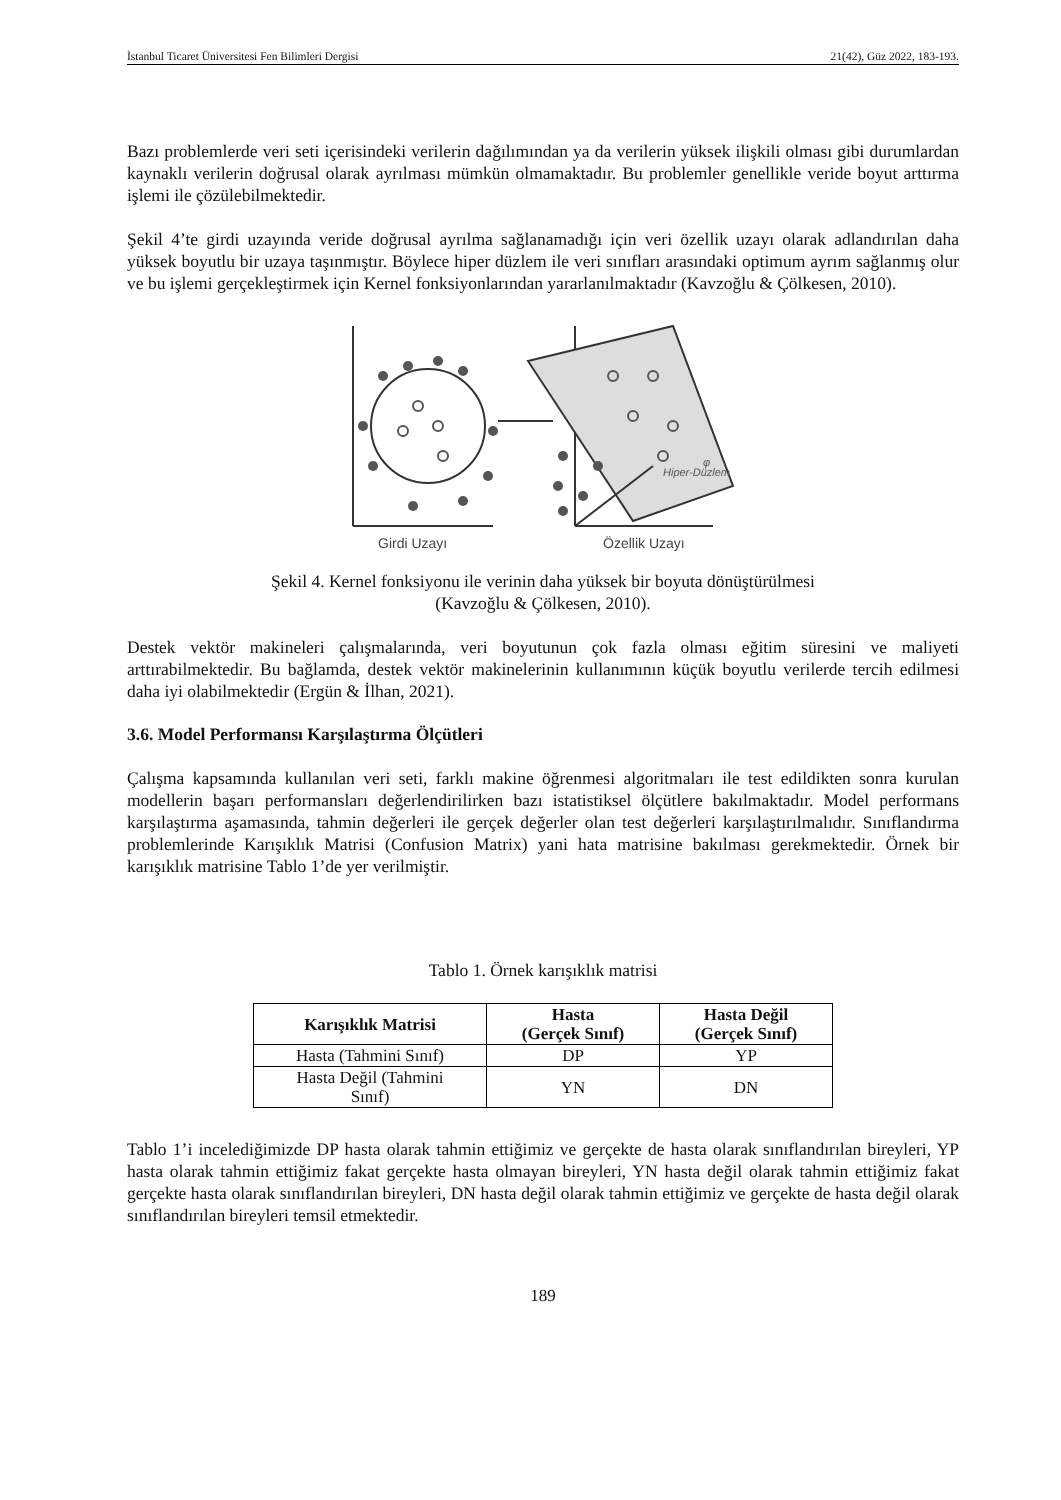İstanbul Ticaret Üniversitesi Fen Bilimleri Dergisi 21(42), Güz 2022, 183-193.
Bazı problemlerde veri seti içerisindeki verilerin dağılımından ya da verilerin yüksek ilişkili olması gibi durumlardan kaynaklı verilerin doğrusal olarak ayrılması mümkün olmamaktadır. Bu problemler genellikle veride boyut arttırma işlemi ile çözülebilmektedir.
Şekil 4’te girdi uzayında veride doğrusal ayrılma sağlanamadığı için veri özellik uzayı olarak adlandırılan daha yüksek boyutlu bir uzaya taşınmıştır. Böylece hiper düzlem ile veri sınıfları arasındaki optimum ayrım sağlanmış olur ve bu işlemi gerçekleştirmek için Kernel fonksiyonlarından yararlanılmaktadır (Kavzoğlu & Çölkesen, 2010).
φ
Hiper-Düzlem
Girdi Uzayı
Özellik Uzayı
Şekil 4. Kernel fonksiyonu ile verinin daha yüksek bir boyuta dönüştürülmesi
(Kavzoğlu & Çölkesen, 2010).
Destek vektör makineleri çalışmalarında, veri boyutunun çok fazla olması eğitim süresini ve maliyeti arttırabilmektedir. Bu bağlamda, destek vektör makinelerinin kullanımının küçük boyutlu verilerde tercih edilmesi daha iyi olabilmektedir (Ergün & İlhan, 2021).
3.6. Model Performansı Karşılaştırma Ölçütleri
Çalışma kapsamında kullanılan veri seti, farklı makine öğrenmesi algoritmaları ile test edildikten sonra kurulan modellerin başarı performansları değerlendirilirken bazı istatistiksel ölçütlere bakılmaktadır. Model performans karşılaştırma aşamasında, tahmin değerleri ile gerçek değerler olan test değerleri karşılaştırılmalıdır. Sınıflandırma problemlerinde Karışıklık Matrisi (Confusion Matrix) yani hata matrisine bakılması gerekmektedir. Örnek bir karışıklık matrisine Tablo 1’de yer verilmiştir.
Tablo 1. Örnek karışıklık matrisi
| Karışıklık Matrisi | Hasta (Gerçek Sınıf) | Hasta Değil (Gerçek Sınıf) |
| --- | --- | --- |
| Hasta (Tahmini Sınıf) | DP | YP |
| Hasta Değil (Tahmini Sınıf) | YN | DN |
Tablo 1’i incelediğimizde DP hasta olarak tahmin ettiğimiz ve gerçekte de hasta olarak sınıflandırılan bireyleri, YP hasta olarak tahmin ettiğimiz fakat gerçekte hasta olmayan bireyleri, YN hasta değil olarak tahmin ettiğimiz fakat gerçekte hasta olarak sınıflandırılan bireyleri, DN hasta değil olarak tahmin ettiğimiz ve gerçekte de hasta değil olarak sınıflandırılan bireyleri temsil etmektedir.
189